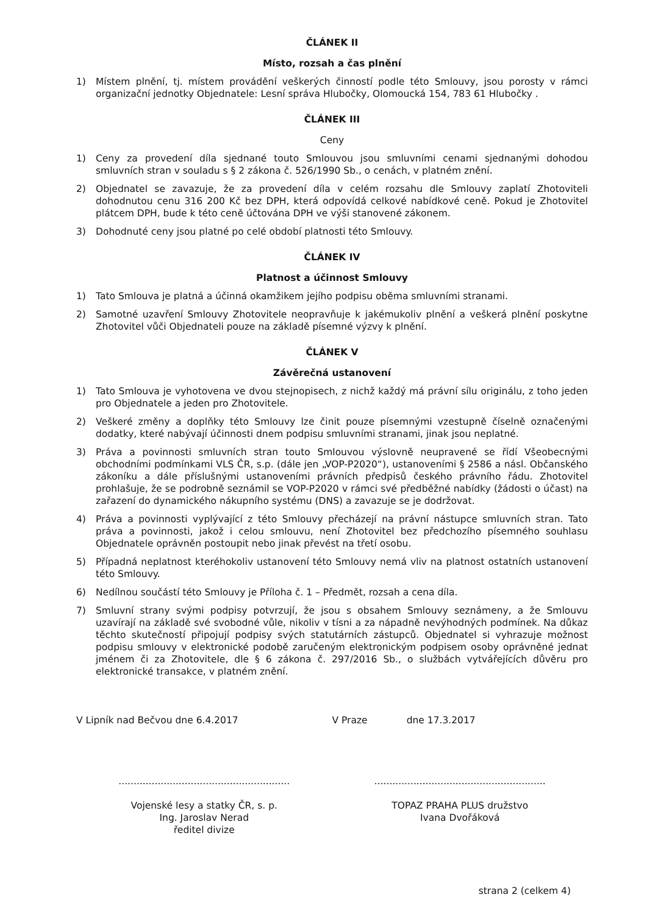ČLÁNEK II
Místo, rozsah a čas plnění
1) Místem plnění, tj. místem provádění veškerých činností podle této Smlouvy, jsou porosty v rámci organizační jednotky Objednatele: Lesní správa Hlubočky, Olomoucká 154, 783 61 Hlubočky .
ČLÁNEK III
Ceny
1) Ceny za provedení díla sjednané touto Smlouvou jsou smluvními cenami sjednanými dohodou smluvních stran v souladu s § 2 zákona č. 526/1990 Sb., o cenách, v platném znění.
2) Objednatel se zavazuje, že za provedení díla v celém rozsahu dle Smlouvy zaplatí Zhotoviteli dohodnutou cenu 316 200 Kč bez DPH, která odpovídá celkové nabídkové ceně. Pokud je Zhotovitel plátcem DPH, bude k této ceně účtována DPH ve výši stanovené zákonem.
3) Dohodnuté ceny jsou platné po celé období platnosti této Smlouvy.
ČLÁNEK IV
Platnost a účinnost Smlouvy
1) Tato Smlouva je platná a účinná okamžikem jejího podpisu oběma smluvními stranami.
2) Samotné uzavření Smlouvy Zhotovitele neopravňuje k jakémukoliv plnění a veškerá plnění poskytne Zhotovitel vůči Objednateli pouze na základě písemné výzvy k plnění.
ČLÁNEK V
Závěrečná ustanovení
1) Tato Smlouva je vyhotovena ve dvou stejnopisech, z nichž každý má právní sílu originálu, z toho jeden pro Objednatele a jeden pro Zhotovitele.
2) Veškeré změny a doplňky této Smlouvy lze činit pouze písemnými vzestupně číselně označenými dodatky, které nabývají účinnosti dnem podpisu smluvními stranami, jinak jsou neplatné.
3) Práva a povinnosti smluvních stran touto Smlouvou výslovně neupravené se řídí Všeobecnými obchodními podmínkami VLS ČR, s.p. (dále jen „VOP-P2020“), ustanoveními § 2586 a násl. Občanského zákoníku a dále příslušnými ustanoveními právních předpisů českého právního řádu. Zhotovitel prohlašuje, že se podrobně seznámil se VOP-P2020 v rámci své předběžné nabídky (žádosti o účast) na zařazení do dynamického nákupního systému (DNS) a zavazuje se je dodržovat.
4) Práva a povinnosti vyplývající z této Smlouvy přecházejí na právní nástupce smluvních stran. Tato práva a povinnosti, jakož i celou smlouvu, není Zhotovitel bez předchozího písemného souhlasu Objednatele oprávněn postoupit nebo jinak převést na třetí osobu.
5) Případná neplatnost kteréhokoliv ustanovení této Smlouvy nemá vliv na platnost ostatních ustanovení této Smlouvy.
6) Nedílnou součástí této Smlouvy je Příloha č. 1 – Předmět, rozsah a cena díla.
7) Smluvní strany svými podpisy potvrzují, že jsou s obsahem Smlouvy seznámeny, a že Smlouvu uzavírají na základě své svobodné vůle, nikoliv v tísni a za nápadně nevýhodných podmínek. Na důkaz těchto skutečností připojují podpisy svých statutárních zástupců. Objednatel si vyhrazuje možnost podpisu smlouvy v elektronické podobě zaručeným elektronickým podpisem osoby oprávněné jednat jménem či za Zhotovitele, dle § 6 zákona č. 297/2016 Sb., o službách vytvářejících důvěru pro elektronické transakce, v platném znění.
V Lipník nad Bečvou dne 6.4.2017 V Praze dne 17.3.2017
.........................................................
Vojenské lesy a statky ČR, s. p.
Ing. Jaroslav Nerad
ředitel divize
.........................................................
TOPAZ PRAHA PLUS družstvo
Ivana Dvořáková
strana 2 (celkem 4)